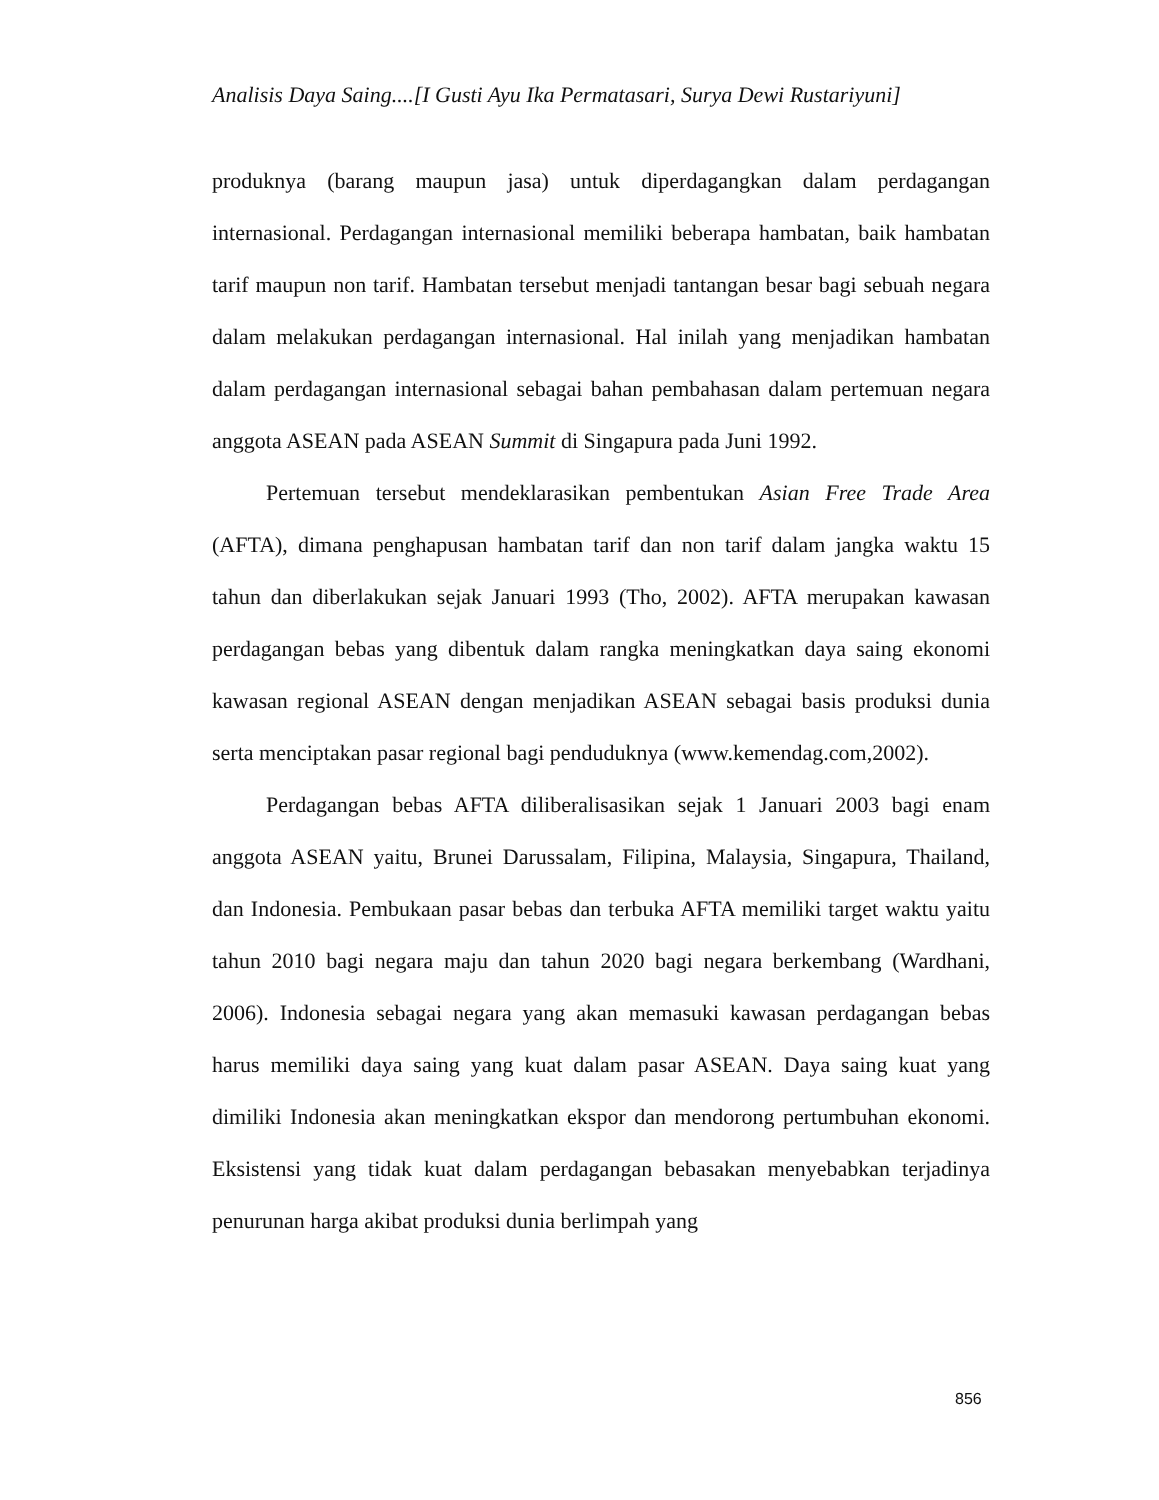Analisis Daya Saing....[I Gusti Ayu Ika Permatasari, Surya Dewi Rustariyuni]
produknya (barang maupun jasa) untuk diperdagangkan dalam perdagangan internasional. Perdagangan internasional memiliki beberapa hambatan, baik hambatan tarif maupun non tarif. Hambatan tersebut menjadi tantangan besar bagi sebuah negara dalam melakukan perdagangan internasional. Hal inilah yang menjadikan hambatan dalam perdagangan internasional sebagai bahan pembahasan dalam pertemuan negara anggota ASEAN pada ASEAN Summit di Singapura pada Juni 1992.
Pertemuan tersebut mendeklarasikan pembentukan Asian Free Trade Area (AFTA), dimana penghapusan hambatan tarif dan non tarif dalam jangka waktu 15 tahun dan diberlakukan sejak Januari 1993 (Tho, 2002). AFTA merupakan kawasan perdagangan bebas yang dibentuk dalam rangka meningkatkan daya saing ekonomi kawasan regional ASEAN dengan menjadikan ASEAN sebagai basis produksi dunia serta menciptakan pasar regional bagi penduduknya (www.kemendag.com,2002).
Perdagangan bebas AFTA diliberalisasikan sejak 1 Januari 2003 bagi enam anggota ASEAN yaitu, Brunei Darussalam, Filipina, Malaysia, Singapura, Thailand, dan Indonesia. Pembukaan pasar bebas dan terbuka AFTA memiliki target waktu yaitu tahun 2010 bagi negara maju dan tahun 2020 bagi negara berkembang (Wardhani, 2006). Indonesia sebagai negara yang akan memasuki kawasan perdagangan bebas harus memiliki daya saing yang kuat dalam pasar ASEAN. Daya saing kuat yang dimiliki Indonesia akan meningkatkan ekspor dan mendorong pertumbuhan ekonomi. Eksistensi yang tidak kuat dalam perdagangan bebasakan menyebabkan terjadinya penurunan harga akibat produksi dunia berlimpah yang
856